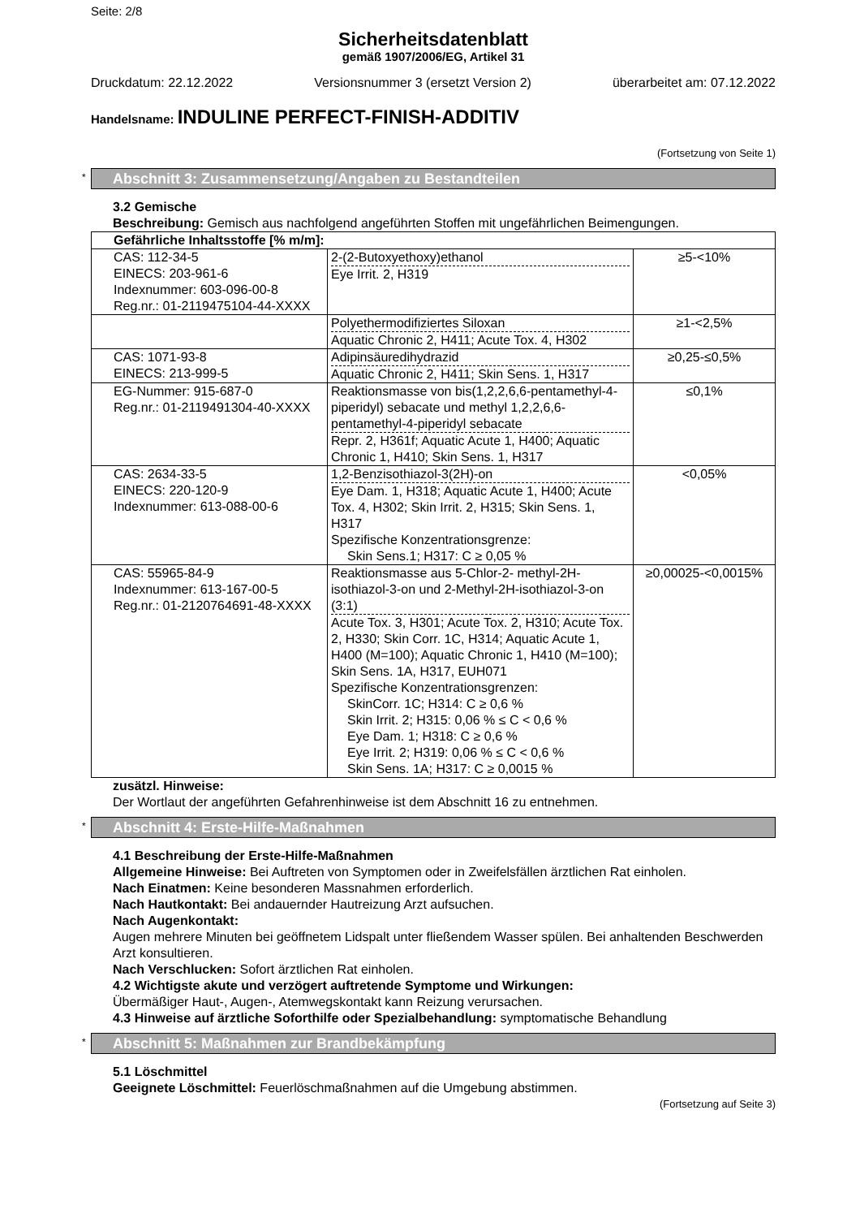Seite: 2/8
Sicherheitsdatenblatt
gemäß 1907/2006/EG, Artikel 31
Druckdatum: 22.12.2022 Versionsnummer 3 (ersetzt Version 2) überarbeitet am: 07.12.2022
Handelsname: INDULINE PERFECT-FINISH-ADDITIV
(Fortsetzung von Seite 1)
* Abschnitt 3: Zusammensetzung/Angaben zu Bestandteilen
3.2 Gemische
Beschreibung: Gemisch aus nachfolgend angeführten Stoffen mit ungefährlichen Beimengungen.
| Gefährliche Inhaltsstoffe [% m/m]: | | |
| CAS: 112-34-5 EINECS: 203-961-6 Indexnummer: 603-096-00-8 Reg.nr.: 01-2119475104-44-XXXX | 2-(2-Butoxyethoxy)ethanol Eye Irrit. 2, H319 | ≥5-<10% |
| | Polyethermodifiziertes Siloxan Aquatic Chronic 2, H411; Acute Tox. 4, H302 | ≥1-<2,5% |
| CAS: 1071-93-8 EINECS: 213-999-5 | Adipinsäuredihydrazid Aquatic Chronic 2, H411; Skin Sens. 1, H317 | ≥0,25-≤0,5% |
| EG-Nummer: 915-687-0 Reg.nr.: 01-2119491304-40-XXXX | Reaktionsmasse von bis(1,2,2,6,6-pentamethyl-4-piperidyl) sebacate und methyl 1,2,2,6,6-pentamethyl-4-piperidyl sebacate Repr. 2, H361f; Aquatic Acute 1, H400; Aquatic Chronic 1, H410; Skin Sens. 1, H317 | ≤0,1% |
| CAS: 2634-33-5 EINECS: 220-120-9 Indexnummer: 613-088-00-6 | 1,2-Benzisothiazol-3(2H)-on Eye Dam. 1, H318; Aquatic Acute 1, H400; Acute Tox. 4, H302; Skin Irrit. 2, H315; Skin Sens. 1, H317 Spezifische Konzentrationsgrenze: Skin Sens.1; H317: C ≥ 0,05 % | <0,05% |
| CAS: 55965-84-9 Indexnummer: 613-167-00-5 Reg.nr.: 01-2120764691-48-XXXX | Reaktionsmasse aus 5-Chlor-2- methyl-2H-isothiazol-3-on und 2-Methyl-2H-isothiazol-3-on (3:1) Acute Tox. 3, H301; Acute Tox. 2, H310; Acute Tox. 2, H330; Skin Corr. 1C, H314; Aquatic Acute 1, H400 (M=100); Aquatic Chronic 1, H410 (M=100); Skin Sens. 1A, H317, EUH071 Spezifische Konzentrationsgrenzen: SkinCorr. 1C; H314: C ≥ 0,6 % Skin Irrit. 2; H315: 0,06 % ≤ C < 0,6 % Eye Dam. 1; H318: C ≥ 0,6 % Eye Irrit. 2; H319: 0,06 % ≤ C < 0,6 % Skin Sens. 1A; H317: C ≥ 0,0015 % | ≥0,00025-<0,0015% |
zusätzl. Hinweise:
Der Wortlaut der angeführten Gefahrenhinweise ist dem Abschnitt 16 zu entnehmen.
* Abschnitt 4: Erste-Hilfe-Maßnahmen
4.1 Beschreibung der Erste-Hilfe-Maßnahmen
Allgemeine Hinweise: Bei Auftreten von Symptomen oder in Zweifelsfällen ärztlichen Rat einholen.
Nach Einatmen: Keine besonderen Massnahmen erforderlich.
Nach Hautkontakt: Bei andauernder Hautreizung Arzt aufsuchen.
Nach Augenkontakt:
Augen mehrere Minuten bei geöffnetem Lidspalt unter fließendem Wasser spülen. Bei anhaltenden Beschwerden Arzt konsultieren.
Nach Verschlucken: Sofort ärztlichen Rat einholen.
4.2 Wichtigste akute und verzögert auftretende Symptome und Wirkungen:
Übermäßiger Haut-, Augen-, Atemwegskontakt kann Reizung verursachen.
4.3 Hinweise auf ärztliche Soforthilfe oder Spezialbehandlung: symptomatische Behandlung
* Abschnitt 5: Maßnahmen zur Brandbekämpfung
5.1 Löschmittel
Geeignete Löschmittel: Feuerlöschmaßnahmen auf die Umgebung abstimmen.
(Fortsetzung auf Seite 3)